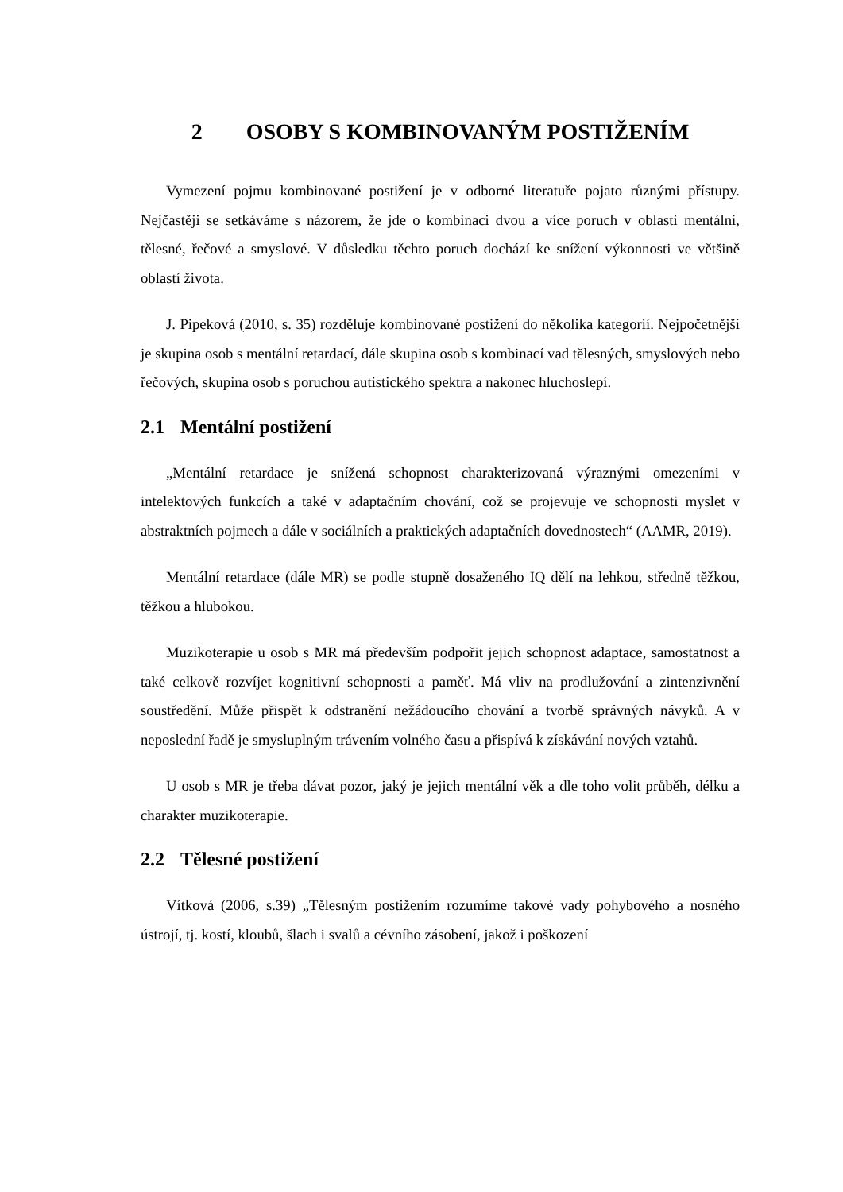2 OSOBY S KOMBINOVANÝM POSTIŽENÍM
Vymezení pojmu kombinované postižení je v odborné literatuře pojato různými přístupy. Nejčastěji se setkáváme s názorem, že jde o kombinaci dvou a více poruch v oblasti mentální, tělesné, řečové a smyslové. V důsledku těchto poruch dochází ke snížení výkonnosti ve většině oblastí života.
J. Pipeková (2010, s. 35) rozděluje kombinované postižení do několika kategorií. Nejpočetnější je skupina osob s mentální retardací, dále skupina osob s kombinací vad tělesných, smyslových nebo řečových, skupina osob s poruchou autistického spektra a nakonec hluchoslepí.
2.1 Mentální postižení
„Mentální retardace je snížená schopnost charakterizovaná výraznými omezeními v intelektových funkcích a také v adaptačním chování, což se projevuje ve schopnosti myslet v abstraktních pojmech a dále v sociálních a praktických adaptačních dovednostech“ (AAMR, 2019).
Mentální retardace (dále MR) se podle stupně dosaženého IQ dělí na lehkou, středně těžkou, těžkou a hlubokou.
Muzikoterapie u osob s MR má především podpořit jejich schopnost adaptace, samostatnost a také celkově rozvíjet kognitivní schopnosti a paměť. Má vliv na prodlužování a zintenzivnění soustředění. Může přispět k odstranění nežádoucího chování a tvorbě správných návyků. A v neposlední řadě je smysluplným trávením volného času a přispívá k získávání nových vztahů.
U osob s MR je třeba dávat pozor, jaký je jejich mentální věk a dle toho volit průběh, délku a charakter muzikoterapie.
2.2 Tělesné postižení
Vítková (2006, s.39) „Tělesným postižením rozumíme takové vady pohybového a nosného ústrojí, tj. kostí, kloubů, šlach i svalů a cévního zásobení, jakož i poškození